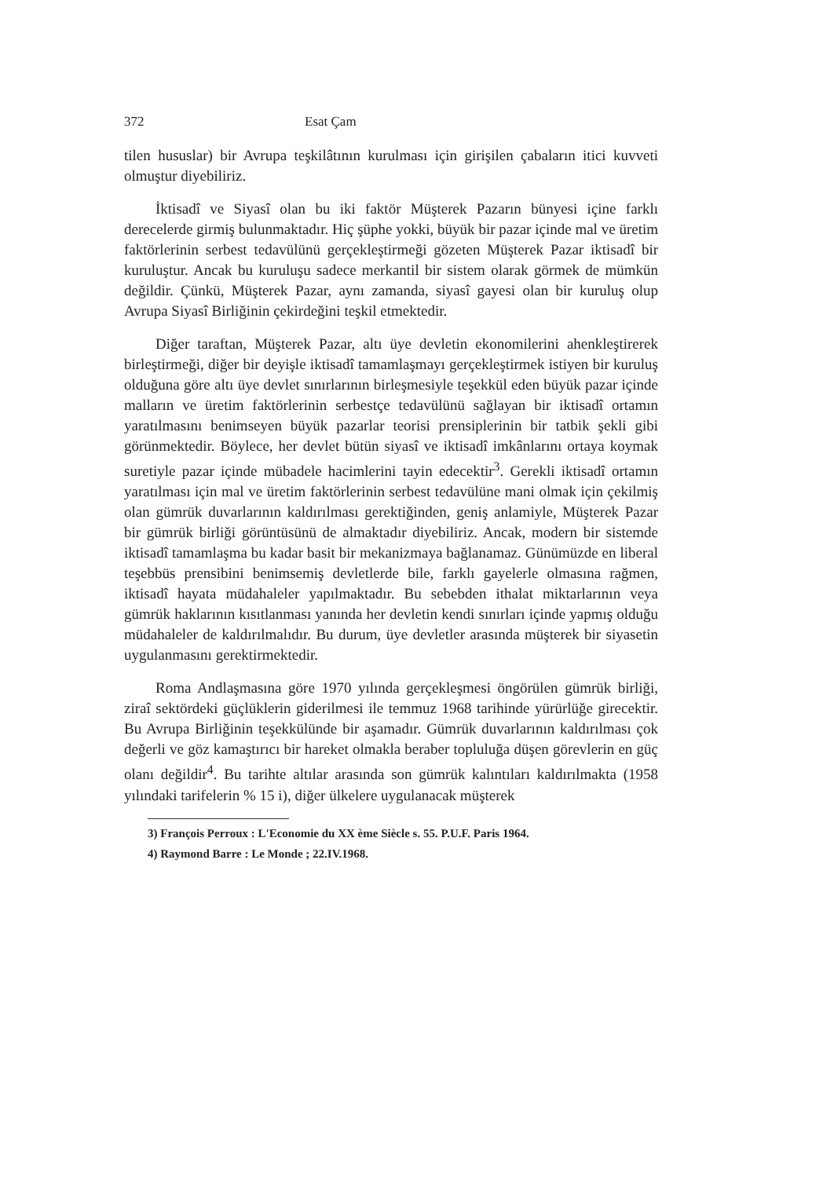372 Esat Çam
tilen hususlar) bir Avrupa teşkilâtının kurulması için girişilen çabaların itici kuvveti olmuştur diyebiliriz.
İktisadî ve Siyasî olan bu iki faktör Müşterek Pazarın bünyesi içine farklı derecelerde girmiş bulunmaktadır. Hiç şüphe yokki, büyük bir pazar içinde mal ve üretim faktörlerinin serbest tedavülünü gerçekleştirmeği gözeten Müşterek Pazar iktisadî bir kuruluştur. Ancak bu kuruluşu sadece merkantil bir sistem olarak görmek de mümkün değildir. Çünkü, Müşterek Pazar, aynı zamanda, siyasî gayesi olan bir kuruluş olup Avrupa Siyasî Birliğinin çekirdeğini teşkil etmektedir.
Diğer taraftan, Müşterek Pazar, altı üye devletin ekonomilerini ahenkleştirerek birleştirmeği, diğer bir deyişle iktisadî tamamlaşmayı gerçekleştirmek istiyen bir kuruluş olduğuna göre altı üye devlet sınırlarının birleşmesiyle teşekkül eden büyük pazar içinde malların ve üretim faktörlerinin serbestçe tedavülünü sağlayan bir iktisadî ortamın yaratılmasını benimseyen büyük pazarlar teorisi prensiplerinin bir tatbik şekli gibi görünmektedir. Böylece, her devlet bütün siyasî ve iktisadî imkânlarını ortaya koymak suretiyle pazar içinde mübadele hacimlerini tayin edecektir<sup>3</sup>. Gerekli iktisadî ortamın yaratılması için mal ve üretim faktörlerinin serbest tedavülüne mani olmak için çekilmiş olan gümrük duvarlarının kaldırılması gerektiğinden, geniş anlamiyle, Müşterek Pazar bir gümrük birliği görüntüsünü de almaktadır diyebiliriz. Ancak, modern bir sistemde iktisadî tamamlaşma bu kadar basit bir mekanizmaya bağlanamaz. Günümüzde en liberal teşebbüs prensibini benimsemiş devletlerde bile, farklı gayelerle olmasına rağmen, iktisadî hayata müdahaleler yapılmaktadır. Bu sebebden ithalat miktarlarının veya gümrük haklarının kısıtlanması yanında her devletin kendi sınırları içinde yapmış olduğu müdahaleler de kaldırılmalıdır. Bu durum, üye devletler arasında müşterek bir siyasetin uygulanmasını gerektirmektedir.
Roma Andlaşmasına göre 1970 yılında gerçekleşmesi öngörülen gümrük birliği, ziraî sektördeki güçlüklerin giderilmesi ile temmuz 1968 tarihinde yürürlüğe girecektir. Bu Avrupa Birliğinin teşekkülünde bir aşamadır. Gümrük duvarlarının kaldırılması çok değerli ve göz kamaştırıcı bir hareket olmakla beraber topluluğa düşen görevlerin en güç olanı değildir<sup>4</sup>. Bu tarihte altılar arasında son gümrük kalıntıları kaldırılmakta (1958 yılındaki tarifelerin % 15 i), diğer ülkelere uygulanacak müşterek
3) François Perroux : L'Economie du XX ème Siècle s. 55. P.U.F. Paris 1964.
4) Raymond Barre : Le Monde ; 22.IV.1968.